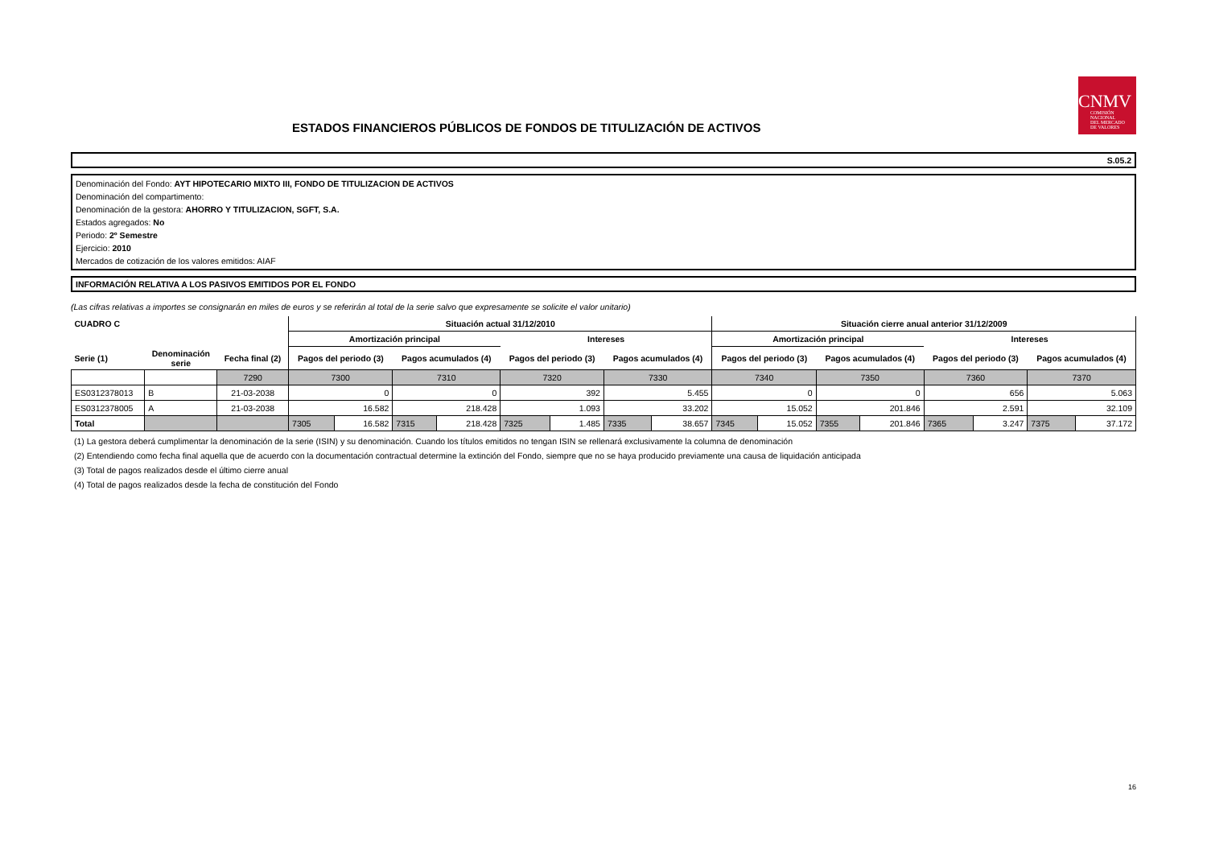ESTADOS FINANCIEROS PÚBLICOS DE FONDOS DE TITULIZACIÓN DE ACTIVOS
CNMV
COMISIÓN
NACIONAL
DEL MERCADO
DE VALORES
S.05.2
Denominación del Fondo: AYT HIPOTECARIO MIXTO III, FONDO DE TITULIZACION DE ACTIVOS
Denominación del compartimento:
Denominación de la gestora: AHORRO Y TITULIZACION, SGFT, S.A.
Estados agregados: No
Periodo: 2º Semestre
Ejercicio: 2010
Mercados de cotización de los valores emitidos: AIAF
INFORMACIÓN RELATIVA A LOS PASIVOS EMITIDOS POR EL FONDO
(Las cifras relativas a importes se consignarán en miles de euros y se referirán al total de la serie salvo que expresamente se solicite el valor unitario)
| CUADRO C | | | Situación actual 31/12/2010 | | | | | | | | Situación cierre anual anterior 31/12/2009 | | | | | | | |
| --- | --- | --- | --- | --- | --- | --- | --- | --- | --- | --- | --- | --- | --- | --- | --- | --- | --- | --- |
| | | | Amortización principal | | | | Intereses | | | | Amortización principal | | | | Intereses | | | |
| Serie (1) | Denominación serie | Fecha final (2) | Pagos del periodo (3) | | Pagos acumulados (4) | | Pagos del periodo (3) | | Pagos acumulados (4) | | Pagos del periodo (3) | | Pagos acumulados (4) | | Pagos del periodo (3) | | Pagos acumulados (4) | |
| | | 7290 | 7300 | | 7310 | | 7320 | | 7330 | | 7340 | | 7350 | | 7360 | | 7370 | |
| ES0312378013 | B | 21-03-2038 | 0 | | 0 | | 392 | | 5.455 | | 0 | | 0 | | 656 | | 5.063 | |
| ES0312378005 | A | 21-03-2038 | 16.582 | | 218.428 | | 1.093 | | 33.202 | | 15.052 | | 201.846 | | 2.591 | | 32.109 | |
| Total | | | 7305 | 16.582 | 7315 | 218.428 | 7325 | 1.485 | 7335 | 38.657 | 7345 | 15.052 | 7355 | 201.846 | 7365 | 3.247 | 7375 | 37.172 |
(1) La gestora deberá cumplimentar la denominación de la serie (ISIN) y su denominación. Cuando los títulos emitidos no tengan ISIN se rellenará exclusivamente la columna de denominación
(2) Entendiendo como fecha final aquella que de acuerdo con la documentación contractual determine la extinción del Fondo, siempre que no se haya producido previamente una causa de liquidación anticipada
(3) Total de pagos realizados desde el último cierre anual
(4) Total de pagos realizados desde la fecha de constitución del Fondo
16